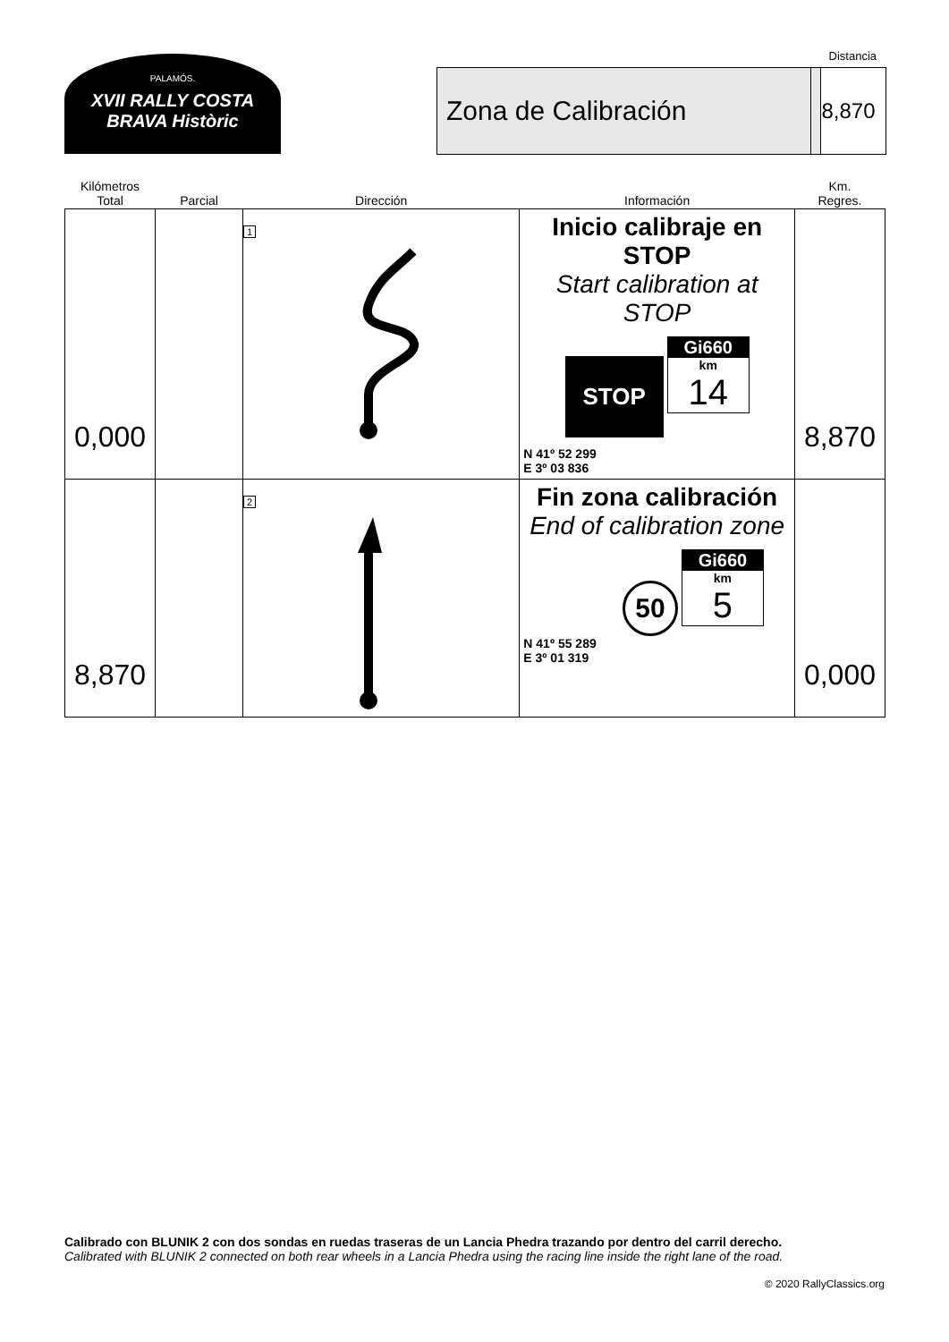PALAMÓS.
XVII RALLY COSTA BRAVA Històric
Distancia
Zona de Calibración 8,870
| Kilómetros Total | Parcial | Dirección | Información | Km. Regres. |
| --- | --- | --- | --- | --- |
| 0,000 | | 1 | Inicio calibraje en STOP Start calibration at STOP STOP Gi660 km 14 N 41º 52 299 E 3º 03 836 | 8,870 |
| 8,870 | | 2 | Fin zona calibración End of calibration zone 50 Gi660 km 5 N 41º 55 289 E 3º 01 319 | 0,000 |
Calibrado con BLUNIK 2 con dos sondas en ruedas traseras de un Lancia Phedra trazando por dentro del carril derecho.
Calibrated with BLUNIK 2 connected on both rear wheels in a Lancia Phedra using the racing line inside the right lane of the road.
© 2020 RallyClassics.org